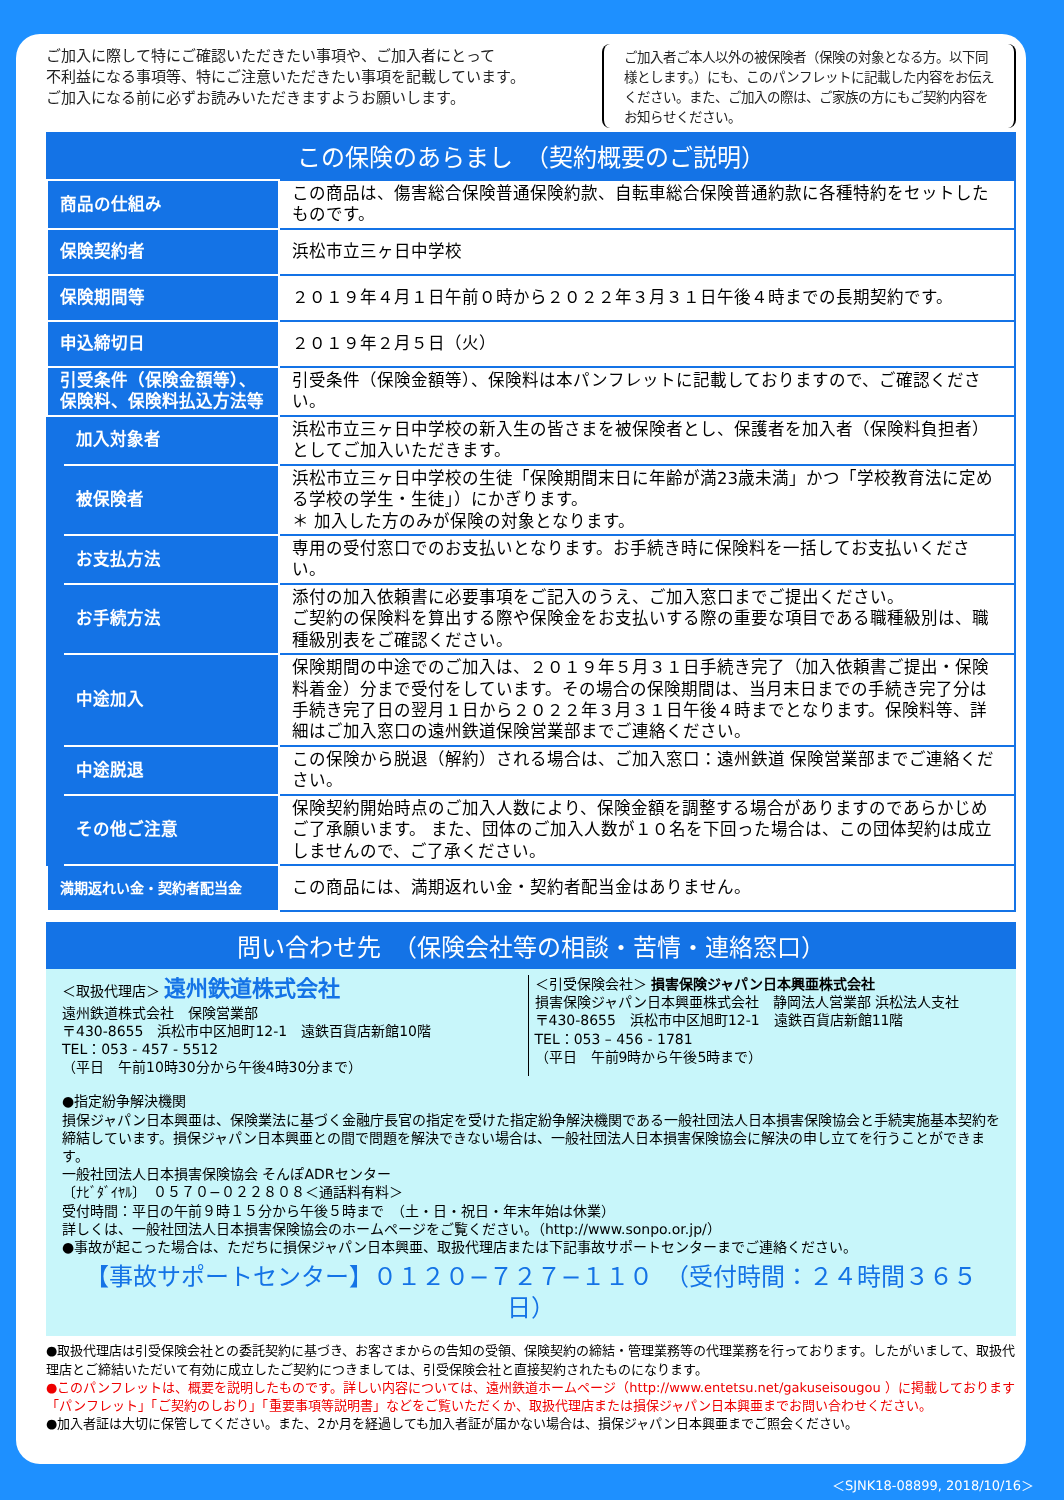ご加入に際して特にご確認いただきたい事項や、ご加入者にとって
不利益になる事項等、特にご注意いただきたい事項を記載しています。
ご加入になる前に必ずお読みいただきますようお願いします。
ご加入者ご本人以外の被保険者（保険の対象となる方。以下同様とします。）にも、このパンフレットに記載した内容をお伝えください。また、ご加入の際は、ご家族の方にもご契約内容をお知らせください。
この保険のあらまし　（契約概要のご説明）
| 商品の仕組み | | この商品は、傷害総合保険普通保険約款、自転車総合保険普通約款に各種特約をセットしたものです。 |
| 保険契約者 | | 浜松市立三ヶ日中学校 |
| 保険期間等 | | ２０１９年４月１日午前０時から２０２２年３月３１日午後４時までの長期契約です。 |
| 申込締切日 | | ２０１９年２月５日（火） |
| 引受条件（保険金額等）、保険料、保険料払込方法等 | | 引受条件（保険金額等）、保険料は本パンフレットに記載しておりますので、ご確認ください。 |
| | 加入対象者 | 浜松市立三ヶ日中学校の新入生の皆さまを被保険者とし、保護者を加入者（保険料負担者）としてご加入いただきます。 |
| | 被保険者 | 浜松市立三ヶ日中学校の生徒「保険期間末日に年齢が満23歳未満」かつ「学校教育法に定める学校の学生・生徒」）にかぎります。 ＊ 加入した方のみが保険の対象となります。 |
| | お支払方法 | 専用の受付窓口でのお支払いとなります。お手続き時に保険料を一括してお支払いください。 |
| | お手続方法 | 添付の加入依頼書に必要事項をご記入のうえ、ご加入窓口までご提出ください。 ご契約の保険料を算出する際や保険金をお支払いする際の重要な項目である職種級別は、職種級別表をご確認ください。 |
| | 中途加入 | 保険期間の中途でのご加入は、２０１９年５月３１日手続き完了（加入依頼書ご提出・保険料着金）分まで受付をしています。その場合の保険期間は、当月末日までの手続き完了分は手続き完了日の翌月１日から２０２２年３月３１日午後４時までとなります。保険料等、詳細はご加入窓口の遠州鉄道保険営業部までご連絡ください。 |
| | 中途脱退 | この保険から脱退（解約）される場合は、ご加入窓口：遠州鉄道 保険営業部までご連絡ください。 |
| | その他ご注意 | 保険契約開始時点のご加入人数により、保険金額を調整する場合がありますのであらかじめご了承願います。 また、団体のご加入人数が１０名を下回った場合は、この団体契約は成立しませんので、ご了承ください。 |
| 満期返れい金・契約者配当金 | | この商品には、満期返れい金・契約者配当金はありません。 |
問い合わせ先　（保険会社等の相談・苦情・連絡窓口）
＜取扱代理店＞ 遠州鉄道株式会社
遠州鉄道株式会社　保険営業部
〒430-8655　浜松市中区旭町12-1　遠鉄百貨店新館10階
TEL：053 - 457 - 5512
（平日　午前10時30分から午後4時30分まで）
＜引受保険会社＞ 損害保険ジャパン日本興亜株式会社
損害保険ジャパン日本興亜株式会社　静岡法人営業部 浜松法人支社
〒430-8655　浜松市中区旭町12-1　遠鉄百貨店新館11階
TEL：053 – 456 - 1781
（平日　午前9時から午後5時まで）
●指定紛争解決機関
損保ジャパン日本興亜は、保険業法に基づく金融庁長官の指定を受けた指定紛争解決機関である一般社団法人日本損害保険協会と手続実施基本契約を締結しています。損保ジャパン日本興亜との間で問題を解決できない場合は、一般社団法人日本損害保険協会に解決の申し立てを行うことができます。
一般社団法人日本損害保険協会 そんぽADRセンター
〔ﾅﾋﾞﾀﾞｲﾔﾙ〕　０５７０−０２２８０８＜通話料有料＞
受付時間：平日の午前９時１５分から午後５時まで　（土・日・祝日・年末年始は休業）
詳しくは、一般社団法人日本損害保険協会のホームページをご覧ください。（http://www.sonpo.or.jp/）
●事故が起こった場合は、ただちに損保ジャパン日本興亜、取扱代理店または下記事故サポートセンターまでご連絡ください。
【事故サポートセンター】０１２０−７２７−１１０　（受付時間：２４時間３６５日）
●取扱代理店は引受保険会社との委託契約に基づき、お客さまからの告知の受領、保険契約の締結・管理業務等の代理業務を行っております。したがいまして、取扱代理店とご締結いただいて有効に成立したご契約につきましては、引受保険会社と直接契約されたものになります。
●このパンフレットは、概要を説明したものです。詳しい内容については、遠州鉄道ホームページ（http://www.entetsu.net/gakuseisougou ）に掲載しております「パンフレット」「ご契約のしおり」「重要事項等説明書」などをご覧いただくか、取扱代理店または損保ジャパン日本興亜までお問い合わせください。
●加入者証は大切に保管してください。また、2か月を経過しても加入者証が届かない場合は、損保ジャパン日本興亜までご照会ください。
＜SJNK18-08899, 2018/10/16＞